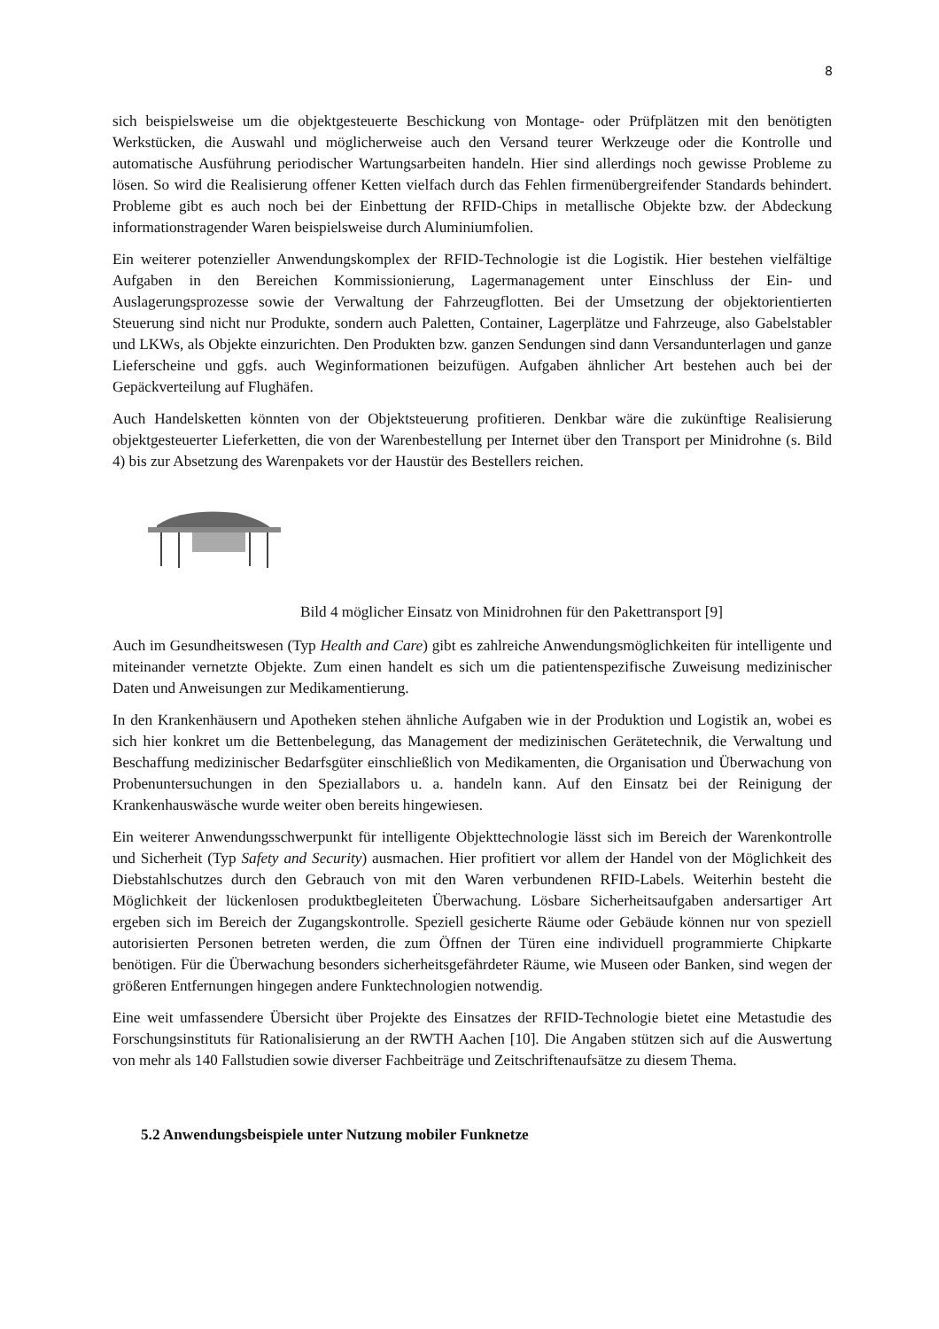8
sich beispielsweise um die objektgesteuerte Beschickung von Montage- oder Prüfplätzen mit den benötigten Werkstücken, die Auswahl und möglicherweise auch den Versand teurer Werkzeuge oder die Kontrolle und automatische Ausführung periodischer Wartungsarbeiten handeln. Hier sind allerdings noch gewisse Probleme zu lösen. So wird die Realisierung offener Ketten vielfach durch das Fehlen firmenübergreifender Standards behindert. Probleme gibt es auch noch bei der Einbettung der RFID-Chips in metallische Objekte bzw. der Abdeckung informationstragender Waren beispielsweise durch Aluminiumfolien.
Ein weiterer potenzieller Anwendungskomplex der RFID-Technologie ist die Logistik. Hier bestehen vielfältige Aufgaben in den Bereichen Kommissionierung, Lagermanagement unter Einschluss der Ein- und Auslagerungsprozesse sowie der Verwaltung der Fahrzeugflotten. Bei der Umsetzung der objektorientierten Steuerung sind nicht nur Produkte, sondern auch Paletten, Container, Lagerplätze und Fahrzeuge, also Gabelstabler und LKWs, als Objekte einzurichten. Den Produkten bzw. ganzen Sendungen sind dann Versandunterlagen und ganze Lieferscheine und ggfs. auch Weginformationen beizufügen. Aufgaben ähnlicher Art bestehen auch bei der Gepäckverteilung auf Flughäfen.
Auch Handelsketten könnten von der Objektsteuerung profitieren. Denkbar wäre die zukünftige Realisierung objektgesteuerter Lieferketten, die von der Warenbestellung per Internet über den Transport per Minidrohne (s. Bild 4) bis zur Absetzung des Warenpakets vor der Haustür des Bestellers reichen.
Bild 4 möglicher Einsatz von Minidrohnen für den Pakettransport [9]
Auch im Gesundheitswesen (Typ Health and Care) gibt es zahlreiche Anwendungsmöglichkeiten für intelligente und miteinander vernetzte Objekte. Zum einen handelt es sich um die patientenspezifische Zuweisung medizinischer Daten und Anweisungen zur Medikamentierung.
In den Krankenhäusern und Apotheken stehen ähnliche Aufgaben wie in der Produktion und Logistik an, wobei es sich hier konkret um die Bettenbelegung, das Management der medizinischen Gerätetechnik, die Verwaltung und Beschaffung medizinischer Bedarfsgüter einschließlich von Medikamenten, die Organisation und Überwachung von Probenuntersuchungen in den Speziallabors u. a. handeln kann. Auf den Einsatz bei der Reinigung der Krankenhauswäsche wurde weiter oben bereits hingewiesen.
Ein weiterer Anwendungsschwerpunkt für intelligente Objekttechnologie lässt sich im Bereich der Warenkontrolle und Sicherheit (Typ Safety and Security) ausmachen. Hier profitiert vor allem der Handel von der Möglichkeit des Diebstahlschutzes durch den Gebrauch von mit den Waren verbundenen RFID-Labels. Weiterhin besteht die Möglichkeit der lückenlosen produktbegleiteten Überwachung. Lösbare Sicherheitsaufgaben andersartiger Art ergeben sich im Bereich der Zugangskontrolle. Speziell gesicherte Räume oder Gebäude können nur von speziell autorisierten Personen betreten werden, die zum Öffnen der Türen eine individuell programmierte Chipkarte benötigen. Für die Überwachung besonders sicherheitsgefährdeter Räume, wie Museen oder Banken, sind wegen der größeren Entfernungen hingegen andere Funktechnologien notwendig.
Eine weit umfassendere Übersicht über Projekte des Einsatzes der RFID-Technologie bietet eine Metastudie des Forschungsinstituts für Rationalisierung an der RWTH Aachen [10]. Die Angaben stützen sich auf die Auswertung von mehr als 140 Fallstudien sowie diverser Fachbeiträge und Zeitschriftenaufsätze zu diesem Thema.
5.2 Anwendungsbeispiele unter Nutzung mobiler Funknetze